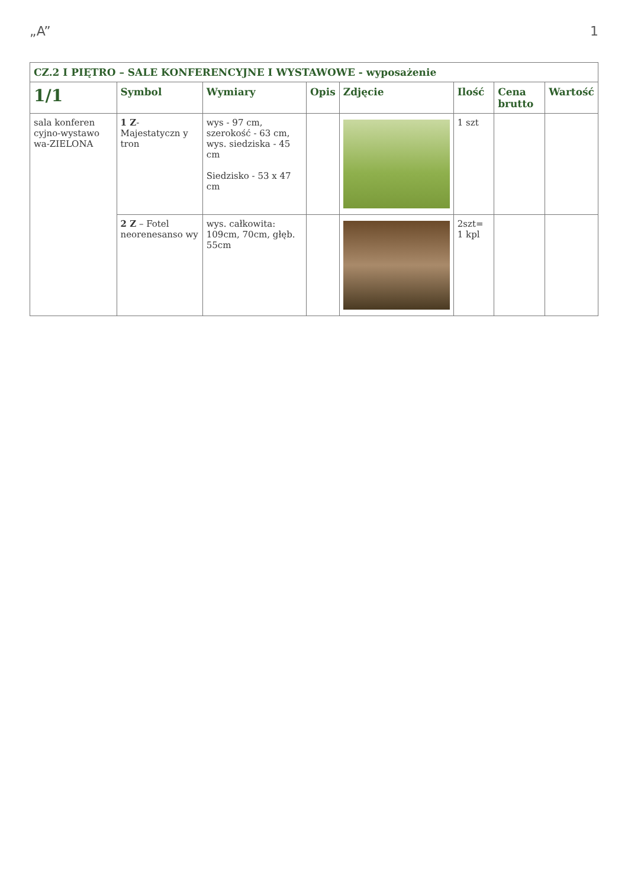„A” 1
| CZ.2 I PIĘTRO – SALE KONFERENCYJNE I WYSTAWOWE - wyposażenie | | | | | | | |
| 1/1 | Symbol | Wymiary | Opis | Zdjęcie | Ilość | Cena brutto | Wartość |
| sala konferen cyjno-wystawo wa-ZIELONA | 1 Z -Majestatyczn y tron | wys - 97 cm, szerokość - 63 cm, wys. siedziska - 45 cm Siedzisko - 53 x 47 cm | | | 1 szt | | |
| | 2 Z – Fotel neorenesanso wy | wys. całkowita: 109cm, 70cm, głęb. 55cm | | | 2szt= 1 kpl | | |